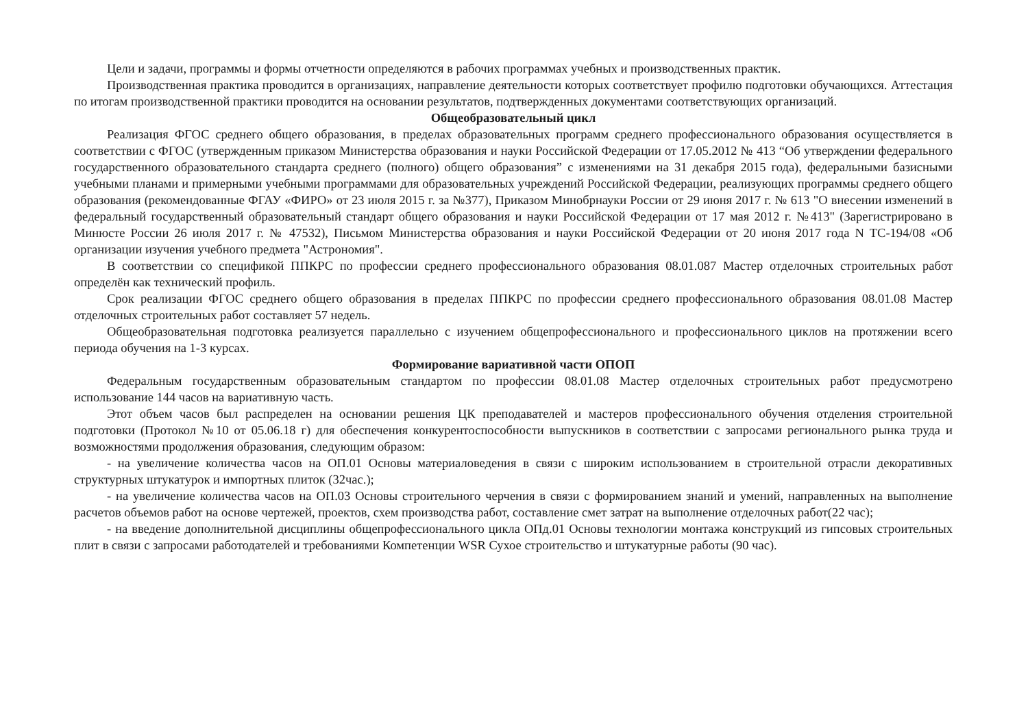Цели и задачи, программы и формы отчетности определяются в рабочих программах учебных и производственных практик.
Производственная практика проводится в организациях, направление деятельности которых соответствует профилю подготовки обучающихся. Аттестация по итогам производственной практики проводится на основании результатов, подтвержденных документами соответствующих организаций.
Общеобразовательный цикл
Реализация ФГОС среднего общего образования, в пределах образовательных программ среднего профессионального образования осуществляется в соответствии с ФГОС (утвержденным приказом Министерства образования и науки Российской Федерации от 17.05.2012 № 413 “Об утверждении федерального государственного образовательного стандарта среднего (полного) общего образования” с изменениями на 31 декабря 2015 года), федеральными базисными учебными планами и примерными учебными программами для образовательных учреждений Российской Федерации, реализующих программы среднего общего образования (рекомендованные ФГАУ «ФИРО» от 23 июля 2015 г. за №377), Приказом Минобрнауки России от 29 июня 2017 г. № 613 "О внесении изменений в федеральный государственный образовательный стандарт общего образования и науки Российской Федерации от 17 мая 2012 г. №413" (Зарегистрировано в Минюсте России 26 июля 2017 г. № 47532), Письмом Министерства образования и науки Российской Федерации от 20 июня 2017 года N ТС-194/08 «Об организации изучения учебного предмета "Астрономия".
В соответствии со спецификой ППКРС по профессии среднего профессионального образования 08.01.087 Мастер отделочных строительных работ определён как технический профиль.
Срок реализации ФГОС среднего общего образования в пределах ППКРС по профессии среднего профессионального образования 08.01.08 Мастер отделочных строительных работ составляет 57 недель.
Общеобразовательная подготовка реализуется параллельно с изучением общепрофессионального и профессионального циклов на протяжении всего периода обучения на 1-3 курсах.
Формирование вариативной части ОПОП
Федеральным государственным образовательным стандартом по профессии 08.01.08 Мастер отделочных строительных работ предусмотрено использование 144 часов на вариативную часть.
Этот объем часов был распределен на основании решения ЦК преподавателей и мастеров профессионального обучения отделения строительной подготовки (Протокол №10 от 05.06.18 г) для обеспечения конкурентоспособности выпускников в соответствии с запросами регионального рынка труда и возможностями продолжения образования, следующим образом:
- на увеличение количества часов на ОП.01 Основы материаловедения в связи с широким использованием в строительной отрасли декоративных структурных штукатурок и импортных плиток (32час.);
- на увеличение количества часов на ОП.03 Основы строительного черчения в связи с формированием знаний и умений, направленных на выполнение расчетов объемов работ на основе чертежей, проектов, схем производства работ, составление смет затрат на выполнение отделочных работ(22 час);
- на введение дополнительной дисциплины общепрофессионального цикла ОПд.01 Основы технологии монтажа конструкций из гипсовых строительных плит в связи с запросами работодателей и требованиями Компетенции WSR Сухое строительство и штукатурные работы (90 час).